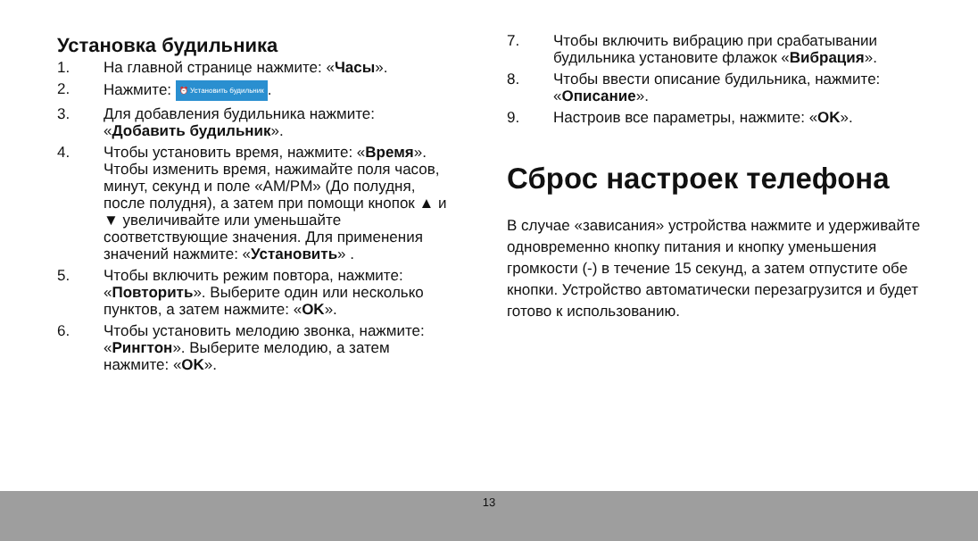Установка будильника
1. На главной странице нажмите: «Часы».
2. Нажмите: ⏰ Установить будильник.
3. Для добавления будильника нажмите: «Добавить будильник».
4. Чтобы установить время, нажмите: «Время». Чтобы изменить время, нажимайте поля часов, минут, секунд и поле «AM/PM» (До полудня, после полудня), а затем при помощи кнопок ▲ и ▼ увеличивайте или уменьшайте соответствующие значения. Для применения значений нажмите: «Установить» .
5. Чтобы включить режим повтора, нажмите: «Повторить». Выберите один или несколько пунктов, а затем нажмите: «OK».
6. Чтобы установить мелодию звонка, нажмите: «Рингтон». Выберите мелодию, а затем нажмите: «OK».
7. Чтобы включить вибрацию при срабатывании будильника установите флажок «Вибрация».
8. Чтобы ввести описание будильника, нажмите: «Описание».
9. Настроив все параметры, нажмите: «OK».
Сброс настроек телефона
В случае «зависания» устройства нажмите и удерживайте одновременно кнопку питания и кнопку уменьшения громкости (-) в течение 15 секунд, а затем отпустите обе кнопки. Устройство автоматически перезагрузится и будет готово к использованию.
13